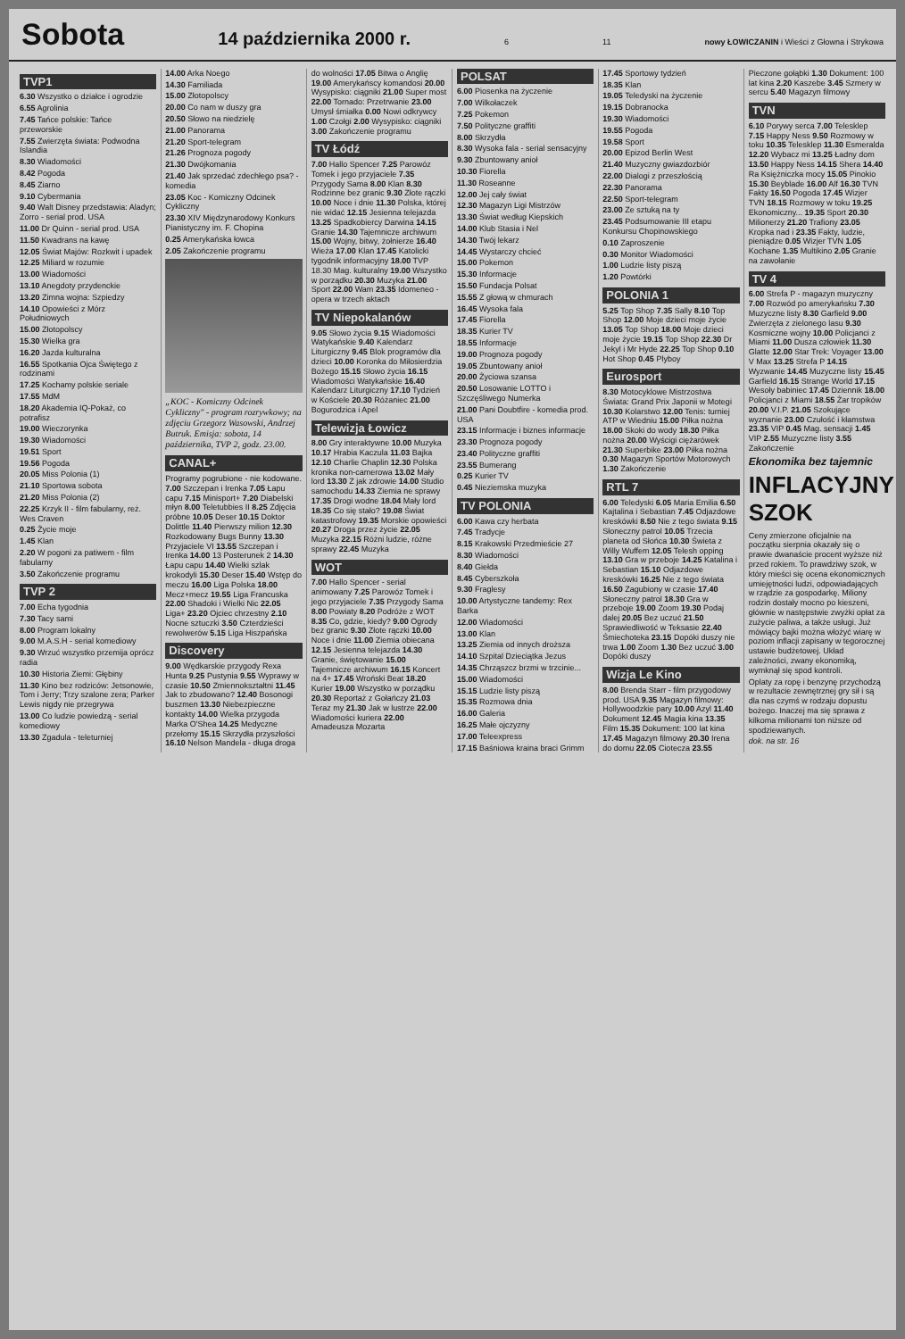Sobota
14 października 2000 r. 6 11 nowy ŁOWICZANIN i Wieści z Głowna i Strykowa
TVP1
6.30 Wszystko o działce i ogrodzie
6.55 Agrolinia
7.45 Tańce polskie: Tańce przeworskie
7.55 Zwierzęta świata: Podwodna Islandia
8.30 Wiadomości
8.42 Pogoda
8.45 Ziarno
9.10 Cybermania
9.40 Walt Disney przedstawia: Aladyn; Zorro - serial prod. USA
11.00 Dr Quinn - serial prod. USA
11.50 Kwadrans na kawę
12.05 Świat Majów: Rozkwit i upadek
12.25 Miliard w rozumie
13.00 Wiadomości
13.10 Anegdoty przydenckie
13.20 Zimna wojna: Szpiedzy
14.10 Opowieści z Mórz Południowych
15.00 Złotopolscy
15.30 Wielka gra
16.20 Jazda kulturalna
16.55 Spotkania Ojca Świętego z rodzinami
17.25 Kochamy polskie seriale
17.55 MdM
18.20 Akademia IQ-Pokaż, co potrafisz
19.00 Wieczorynka
19.30 Wiadomości
19.51 Sport
19.56 Pogoda
20.05 Miss Polonia (1)
21.10 Sportowa sobota
21.20 Miss Polonia (2)
22.25 Krzyk II - film fabularny, reż. Wes Craven
0.25 Życie moje
1.45 Klan
2.20 W pogoni za patiwem - film fabularny
3.50 Zakończenie programu
TVP 2
7.00 Echa tygodnia
7.30 Tacy sami
8.00 Program lokalny
9.00 M.A.S.H - serial komediowy
9.30 Wrzuć wszystko przemija oprócz radia
10.30 Historia Ziemi: Głębiny
11.30 Kino bez rodziców: Jetsonowie, Tom i Jerry; Trzy szalone zera; Parker Lewis nigdy nie przegrywa
13.00 Co ludzie powiedzą - serial komediowy
13.30 Zgadula - teleturniej
14.00 Arka Noego
14.30 Familiada
15.00 Złotopolscy
20.00 Co nam w duszy gra
20.50 Słowo na niedzielę
21.00 Panorama
21.20 Sport-telegram
21.26 Prognoza pogody
21.30 Dwójkomania
21.40 Jak sprzedać zdechłego psa? - komedia
23.05 Koc - Komiczny Odcinek Cykliczny
23.30 XIV Międzynarodowy Konkurs Pianistyczny im. F. Chopina
0.25 Amerykańska łowca
2.05 Zakończenie programu
„KOC - Komiczny Odcinek Cykliczny" - program rozrywkowy; na zdjęciu Grzegorz Wasowski, Andrzej Butruk. Emisja: sobota, 14 października, TVP 2, godz. 23.00.
CANAL+
Programy pogrubione - nie kodowane. 7.00 Szczepan i Irenka 7.05 Łapu capu 7.15 Minisport+ 7.20 Diabelski młyn 8.00 Teletubbies II 8.25 Zdjęcia próbne 10.05 Deser 10.15 Doktor Dolittle 11.40 Pierwszy milion 12.30 Rozkodowany Bugs Bunny 13.30 Przyjaciele VI 13.55 Szczepan i Irenka 14.00 13 Posterunek 2 14.30 Łapu capu 14.40 Wielki szlak krokodyli 15.30 Deser 15.40 Wstęp do meczu 16.00 Liga Polska 18.00 Mecz+mecz 19.55 Liga Francuska 22.00 Shadoki i Wielki Nic 22.05 Liga+ 23.20 Ojciec chrzestny 2.10 Nocne sztuczki 3.50 Czterdzieści rewolwerów 5.15 Liga Hiszpańska
Discovery
9.00 Wędkarskie przygody Rexa Hunta 9.25 Pustynia 9.55 Wyprawy w czasie 10.50 Zmiennokształtni 11.45 Jak to zbudowano? 12.40 Bosonogi buszmen 13.30 Niebezpieczne kontakty 14.00 Wielka przygoda Marka O'Shea 14.25 Medyczne przełomy 15.15 Skrzydła przyszłości 16.10 Nelson Mandela - długa droga do wolności 17.05 Bitwa o Anglię 19.00 Amerykańscy komandosi 20.00 Wysypisko: ciągniki 21.00 Super most 22.00 Tornado: Przetrwanie 23.00 Umysł śmiałka 0.00 Nowi odkrywcy 1.00 Czołgi 2.00 Wysypisko: ciągniki 3.00 Zakończenie programu
TV Łódź
7.00 Hallo Spencer 7.25 Parowóz Tomek i jego przyjaciele 7.35 Przygody Sama 8.00 Klan 8.30 Rodzinne bez granic 9.30 Złote rączki 10.00 Noce i dnie 11.30 Polska, której nie widać 12.15 Jesienna telejazda 13.25 Spadkobiercy Darwina 14.15 Granie 14.30 Tajemnicze archiwum 15.00 Wojny, bitwy, żołnierze 16.40 Wieża 17.00 Klan 17.45 Katolicki tygodnik informacyjny 18.00 TVP 18.30 Mag. kulturalny 19.00 Wszystko w porządku 20.30 Muzyka 21.00 Sport 22.00 Wam 23.35 Idomeneo - opera w trzech aktach
TV Niepokalanów
9.05 Słowo życia 9.15 Wiadomości Watykańskie 9.40 Kalendarz Liturgiczny 9.45 Blok programów dla dzieci 10.00 Koronka do Miłosierdzia Bożego 15.15 Słowo życia 16.15 Wiadomości Watykańskie 16.40 Kalendarz Liturgiczny 17.10 Tydzień w Kościele 20.30 Różaniec 21.00 Bogurodzica i Apel
Telewizja Łowicz
8.00 Gry interaktywne 10.00 Muzyka 10.17 Hrabia Kaczula 11.03 Bajka 12.10 Charlie Chaplin 12.30 Polska kronika non-camerowa 13.02 Mały lord 13.30 Z jak zdrowie 14.00 Studio samochodu 14.33 Ziemia ne sprawy 17.35 Drogi wodne 18.04 Mały lord 18.35 Co się stało? 19.08 Świat katastrofowy 19.35 Morskie opowieści 20.27 Droga przez życie 22.05 Muzyka 22.15 Różni ludzie, różne sprawy 22.45 Muzyka
WOT
7.00 Hallo Spencer - serial animowany 7.25 Parowóz Tomek i jego przyjaciele 7.35 Przygody Sama 8.00 Powiaty 8.20 Podróże z WOT 8.35 Co, gdzie, kiedy? 9.00 Ogrody bez granic 9.30 Złote rączki 10.00 Noce i dnie 11.00 Ziemia obiecana 12.15 Jesienna telejazda 14.30 Granie, świętowanie 15.00 Tajemnicze archiwum 16.15 Koncert na 4+ 17.45 Wroński Beat 18.20 Kurier 19.00 Wszystko w porządku 20.30 Reportaż z Gołańczy 21.03 Teraz my 21.30 Jak w lustrze 22.00 Wiadomości kuriera 22.00 Amadeusza Mozarta
POLSAT
6.00 Piosenka na życzenie
7.00 Wilkołaczek
7.25 Pokemon
7.50 Polityczne graffiti
8.00 Skrzydła
8.30 Wysoka fala - serial sensacyjny
9.30 Zbuntowany anioł
10.30 Fiorella
11.30 Roseanne
12.00 Jej cały świat
12.30 Magazyn Ligi Mistrzów
13.30 Świat według Kiepskich
14.00 Klub Stasia i Nel
14.30 Twój lekarz
14.45 Wystarczy chcieć
15.00 Pokemon
15.30 Informacje
15.50 Fundacja Polsat
15.55 Z głową w chmurach
16.45 Wysoka fala
17.45 Fiorella
18.35 Kurier TV
18.55 Informacje
19.00 Prognoza pogody
19.05 Zbuntowany anioł
20.00 Życiowa szansa
20.50 Losowanie LOTTO i Szczęśliwego Numerka
21.00 Pani Doubtfire - komedia prod. USA
23.15 Informacje i biznes informacje
23.30 Prognoza pogody
23.40 Polityczne graffiti
23.55 Bumerang
0.25 Kurier TV
0.45 Nieziemska muzyka
TV POLONIA
6.00 Kawa czy herbata
7.45 Tradycje
8.15 Krakowski Przedmieście 27
8.30 Wiadomości
8.40 Giełda
8.45 Cyberszkoła
9.30 Fraglesy
10.00 Artystyczne tandemy: Rex Barka
12.00 Wiadomości
13.00 Klan
13.25 Ziemia od innych droższa
14.10 Szpital Dzieciątka Jezus
14.35 Chrząszcz brzmi w trzcinie...
15.00 Wiadomości
15.15 Ludzie listy piszą
15.35 Rozmowa dnia
16.00 Galeria
16.25 Małe ojczyzny
17.00 Teleexpress
17.15 Baśniowa kraina braci Grimm
17.45 Sportowy tydzień
18.35 Klan
19.05 Teledyski na życzenie
19.15 Dobranocka
19.30 Wiadomości
19.55 Pogoda
19.58 Sport
20.00 Epizod Berlin West
21.40 Muzyczny gwiazdozbiór
22.00 Dialogi z przeszłością
22.30 Panorama
22.50 Sport-telegram
23.00 Ze sztuką na ty
23.45 Podsumowanie III etapu Konkursu Chopinowskiego
0.10 Zaproszenie
0.30 Monitor Wiadomości
1.00 Ludzie listy piszą
1.20 Powtórki
POLONIA 1
5.25 Top Shop 7.35 Sally 8.10 Top Shop 12.00 Moje dzieci moje życie 13.05 Top Shop 18.00 Moje dzieci moje życie 19.15 Top Shop 22.30 Dr Jekyl i Mr Hyde 22.25 Top Shop 0.10 Hot Shop 0.45 Plyboy
Eurosport
8.30 Motocyklowe Mistrzostwa Świata: Grand Prix Japonii w Motegi 10.30 Kolarstwo 12.00 Tenis: turniej ATP w Wiedniu 15.00 Piłka nożna 18.00 Skoki do wody 18.30 Piłka nożna 20.00 Wyścigi ciężarówek 21.30 Superbike 23.00 Piłka nożna 0.30 Magazyn Sportów Motorowych 1.30 Zakończenie
RTL 7
6.00 Teledyski 6.05 Maria Emilia 6.50 Kajtalina i Sebastian 7.45 Odjazdowe kreskówki 8.50 Nie z tego świata 9.15 Słoneczny patrol 10.05 Trzecia planeta od Słońca 10.30 Świeta z Willy Wuffem 12.05 Telesh opping 13.10 Gra w przebojе 14.25 Katalina i Sebastian 15.10 Odjazdowe kreskówki 16.25 Nie z tego świata 16.50 Zagubiony w czasie 17.40 Słoneczny patrol 18.30 Gra w przeboje 19.00 Zoom 19.30 Podaj dalej 20.05 Bez uczuć 21.50 Sprawiedliwość w Teksasie 22.40 Śmiechoteka 23.15 Dopóki duszy nie trwa 1.00 Zoom 1.30 Bez uczuć 3.00 Dopóki duszy
Wizja Le Kino
8.00 Brenda Starr - film przygodowy prod. USA 9.35 Magazyn filmowy: Hollywoodzkie pary 10.00 Azyl 11.40 Dokument 12.45 Magia kina 13.35 Film 15.35 Dokument: 100 lat kina 17.45 Magazyn filmowy 20.30 Irena do domu 22.05 Ciotecza 23.55 Pieczone gołąbki 1.30 Dokument: 100 lat kina 2.20 Kaszebe 3.45 Szmery w sercu 5.40 Magazyn filmowy
TVN
6.10 Porywy serca 7.00 Telesklep 7.15 Happy Ness 9.50 Rozmowy w toku 10.35 Telesklep 11.30 Esmeralda 12.20 Wybacz mi 13.25 Ładny dom 13.50 Happy Ness 14.15 Shera 14.40 Ra Księżniczka mocy 15.05 Pinokio 15.30 Beyblade 16.00 Alf 16.30 TVN Fakty 16.50 Pogoda 17.45 Wizjer TVN 18.15 Rozmowy w toku 19.25 Ekonomiczny... 19.35 Sport 20.30 Milionerzy 21.20 Trafiony 23.05 Kropka nad i 23.35 Fakty, ludzie, pieniądze 0.05 Wizjer TVN 1.05 Kochane 1.35 Multikino 2.05 Granie na zawołanie
TV 4
6.00 Strefa P - magazyn muzyczny 7.00 Rozwód po amerykańsku 7.30 Muzyczne listy 8.30 Garfield 9.00 Zwierzęta z zielonego lasu 9.30 Kosmiczne wojny 10.00 Policjanci z Miami 11.00 Dusza człowiek 11.30 Glatte 12.00 Star Trek: Voyager 13.00 V Max 13.25 Strefa P 14.15 Wyzwanie 14.45 Muzyczne listy 15.45 Garfield 16.15 Strange World 17.15 Wesoły babiniec 17.45 Dziennik 18.00 Policjanci z Miami 18.55 Żar tropików 20.00 V.I.P. 21.05 Szokujące wyznanie 23.00 Czułość i kłamstwa 23.35 VIP 0.45 Mag. sensacji 1.45 VIP 2.55 Muzyczne listy 3.55 Zakończenie
Ekonomika bez tajemnic
INFLACYJNY SZOK
Ceny zmierzone oficjalnie na początku sierpnia okazały się o prawie dwanaście procent wyższe niż przed rokiem. To prawdziwy szok, w który mieści się ocena ekonomicznych umiejętności ludzi, odpowiadających w rządzie za gospodarkę. Miliony rodzin dostały mocno po kieszeni, głównie w następstwie zwyżki opłat za zużycie paliwa, a także usługi. Już mówiący bajki można włożyć wiarę w poziom inflacji zapisany w tegorocznej ustawie budżetowej. Układ zależności, zwany ekonomiką, wymknął się spod kontroli.
Oplaty za ropę i benzynę przychodzą w rezultacie zewnętrznej gry sił i są dla nas czymś w rodzaju dopustu bożego. Inaczej ma się sprawa z kilkoma milionami ton niższe od spodziewanych.
dok. na str. 16